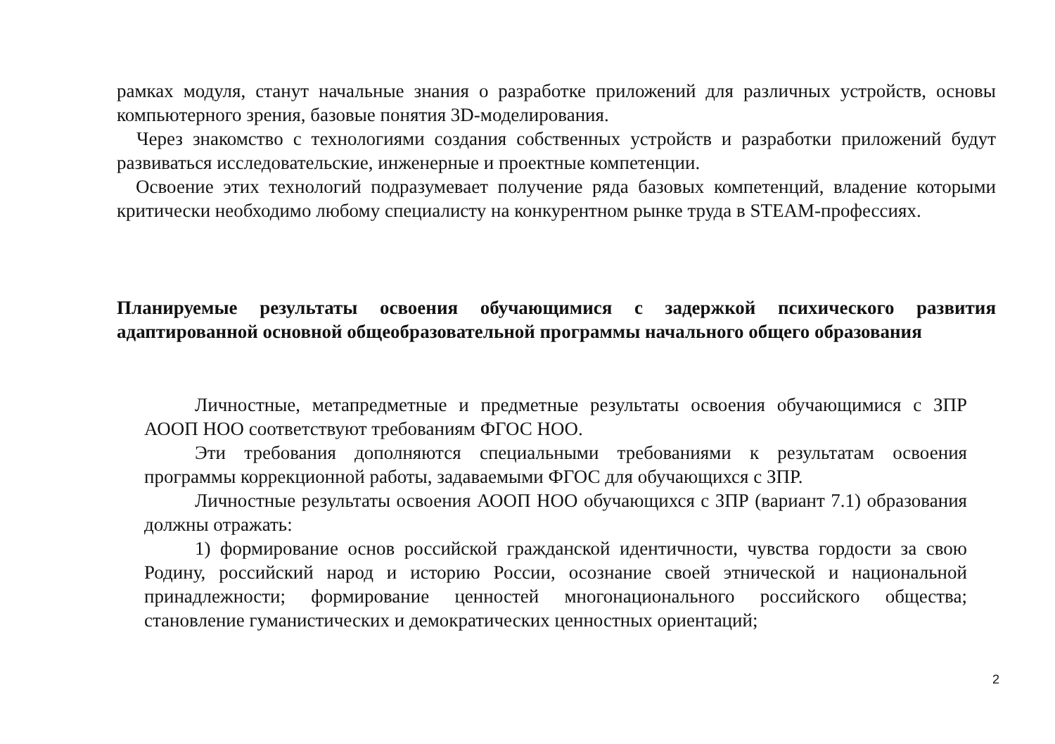рамках модуля, станут начальные знания о разработке приложений для различных устройств, основы компьютерного зрения, базовые понятия 3D-моделирования.
Через знакомство с технологиями создания собственных устройств и разработки приложений будут развиваться исследовательские, инженерные и проектные компетенции.
Освоение этих технологий подразумевает получение ряда базовых компетенций, владение которыми критически необходимо любому специалисту на конкурентном рынке труда в STEAM-профессиях.
Планируемые результаты освоения обучающимися с задержкой психического развития адаптированной основной общеобразовательной программы начального общего образования
Личностные, метапредметные и предметные результаты освоения обучающимися с ЗПР АООП НОО соответствуют требованиям ФГОС НОО.
Эти требования дополняются специальными требованиями к результатам освоения программы коррекционной работы, задаваемыми ФГОС для обучающихся с ЗПР.
Личностные результаты освоения АООП НОО обучающихся с ЗПР (вариант 7.1) образования должны отражать:
1) формирование основ российской гражданской идентичности, чувства гордости за свою Родину, российский народ и историю России, осознание своей этнической и национальной принадлежности; формирование ценностей многонационального российского общества; становление гуманистических и демократических ценностных ориентаций;
2